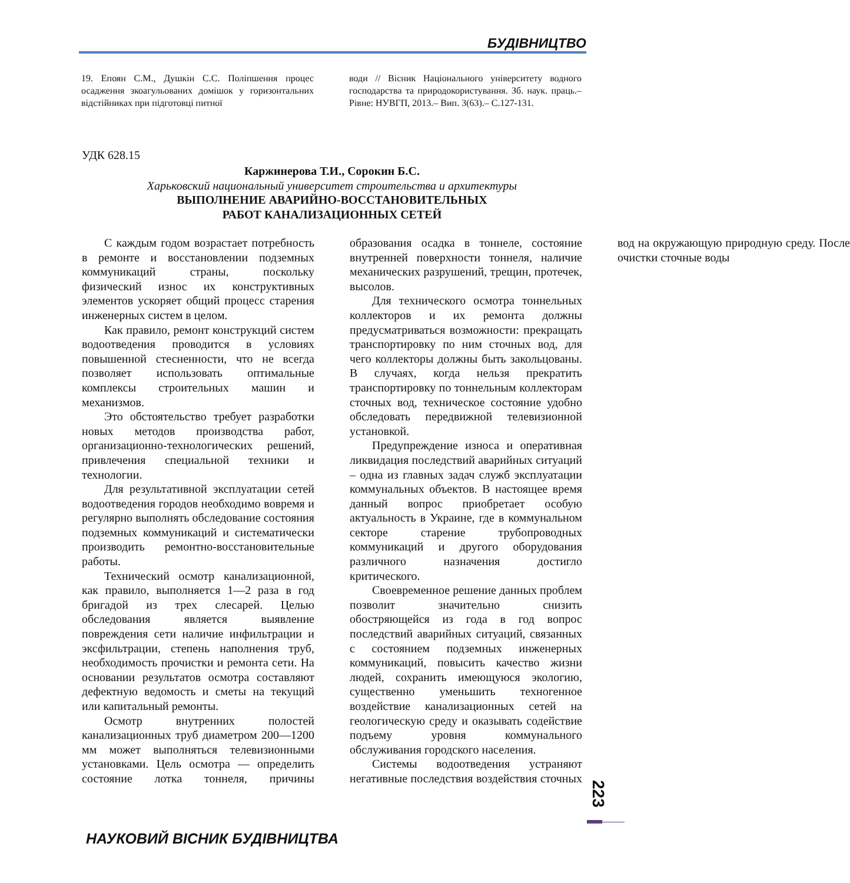БУДІВНИЦТВО
19. Епоян С.М., Душкін С.С. Поліпшення процес осадження зкоагульованих домішок у горизонтальних відстійниках при підготовці питної
води // Вісник Національного університету водного господарства та природокористування. Зб. наук. праць.– Рівне: НУВГП, 2013.– Вип. 3(63).– С.127-131.
УДК 628.15
Каржинерова Т.И., Сорокин Б.С.
Харьковский национальный университет строительства и архитектуры
ВЫПОЛНЕНИЕ АВАРИЙНО-ВОССТАНОВИТЕЛЬНЫХ
РАБОТ КАНАЛИЗАЦИОННЫХ СЕТЕЙ
С каждым годом возрастает потребность в ремонте и восстановлении подземных коммуникаций страны, поскольку физический износ их конструктивных элементов ускоряет общий процесс старения инженерных систем в целом.
Как правило, ремонт конструкций систем водоотведения проводится в условиях повышенной стесненности, что не всегда позволяет использовать оптимальные комплексы строительных машин и механизмов.
Это обстоятельство требует разработки новых методов производства работ, организационно-технологических решений, привлечения специальной техники и технологии.
Для результативной эксплуатации сетей водоотведения городов необходимо вовремя и регулярно выполнять обследование состояния подземных коммуникаций и систематически производить ремонтно-восстановительные работы.
Технический осмотр канализационной, как правило, выполняется 1—2 раза в год бригадой из трех слесарей. Целью обследования является выявление повреждения сети наличие инфильтрации и эксфильтрации, степень наполнения труб, необходимость прочистки и ремонта сети. На основании результатов осмотра составляют дефектную ведомость и сметы на текущий или капитальный ремонты.
Осмотр внутренних полостей канализационных труб диаметром 200—1200 мм может выполняться телевизионными установками. Цель осмотра — определить состояние лотка тоннеля, причины образования осадка в тоннеле, состояние внутренней поверхности тоннеля, наличие механических разрушений, трещин, протечек, высолов.
Для технического осмотра тоннельных коллекторов и их ремонта должны предусматриваться возможности: прекращать транспортировку по ним сточных вод, для чего коллекторы должны быть закольцованы. В случаях, когда нельзя прекратить транспортировку по тоннельным коллекторам сточных вод, техническое состояние удобно обследовать передвижной телевизионной установкой.
Предупреждение износа и оперативная ликвидация последствий аварийных ситуаций – одна из главных задач служб эксплуатации коммунальных объектов. В настоящее время данный вопрос приобретает особую актуальность в Украине, где в коммунальном секторе старение трубопроводных коммуникаций и другого оборудования различного назначения достигло критического.
Своевременное решение данных проблем позволит значительно снизить обостряющейся из года в год вопрос последствий аварийных ситуаций, связанных с состоянием подземных инженерных коммуникаций, повысить качество жизни людей, сохранить имеющуюся экологию, существенно уменьшить техногенное воздействие канализационных сетей на геологическую среду и оказывать содействие подъему уровня коммунального обслуживания городского населения.
Системы водоотведения устраняют негативные последствия воздействия сточных вод на окружающую природную среду. После очистки сточные воды
223
НАУКОВИЙ ВІСНИК БУДІВНИЦТВА